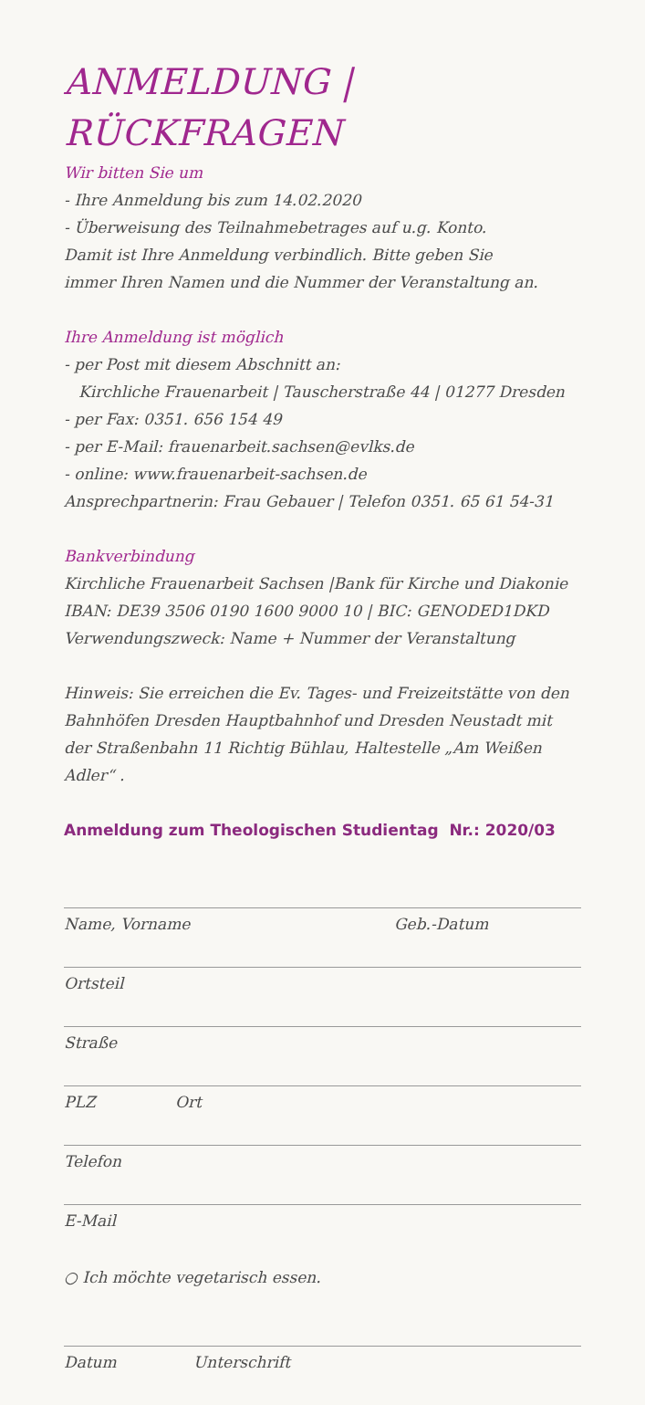ANMELDUNG | RÜCKFRAGEN
Wir bitten Sie um
- Ihre Anmeldung bis zum 14.02.2020
- Überweisung des Teilnahmebetrages auf u.g. Konto.
Damit ist Ihre Anmeldung verbindlich. Bitte geben Sie
immer Ihren Namen und die Nummer der Veranstaltung an.
Ihre Anmeldung ist möglich
- per Post mit diesem Abschnitt an:
Kirchliche Frauenarbeit | Tauscherstraße 44 | 01277 Dresden
- per Fax: 0351. 656 154 49
- per E-Mail: frauenarbeit.sachsen@evlks.de
- online: www.frauenarbeit-sachsen.de
Ansprechpartnerin: Frau Gebauer | Telefon 0351. 65 61 54-31
Bankverbindung
Kirchliche Frauenarbeit Sachsen |Bank für Kirche und Diakonie
IBAN: DE39 3506 0190 1600 9000 10 | BIC: GENODED1DKD
Verwendungszweck: Name + Nummer der Veranstaltung
Hinweis: Sie erreichen die Ev. Tages- und Freizeitstätte von den Bahnhöfen Dresden Hauptbahnhof und Dresden Neustadt mit der Straßenbahn 11 Richtig Bühlau, Haltestelle „Am Weißen Adler“ .
Anmeldung zum Theologischen Studientag Nr.: 2020/03
Name, Vorname Geb.-Datum
Ortsteil
Straße
PLZ Ort
Telefon
E-Mail
○ Ich möchte vegetarisch essen.
Datum Unterschrift